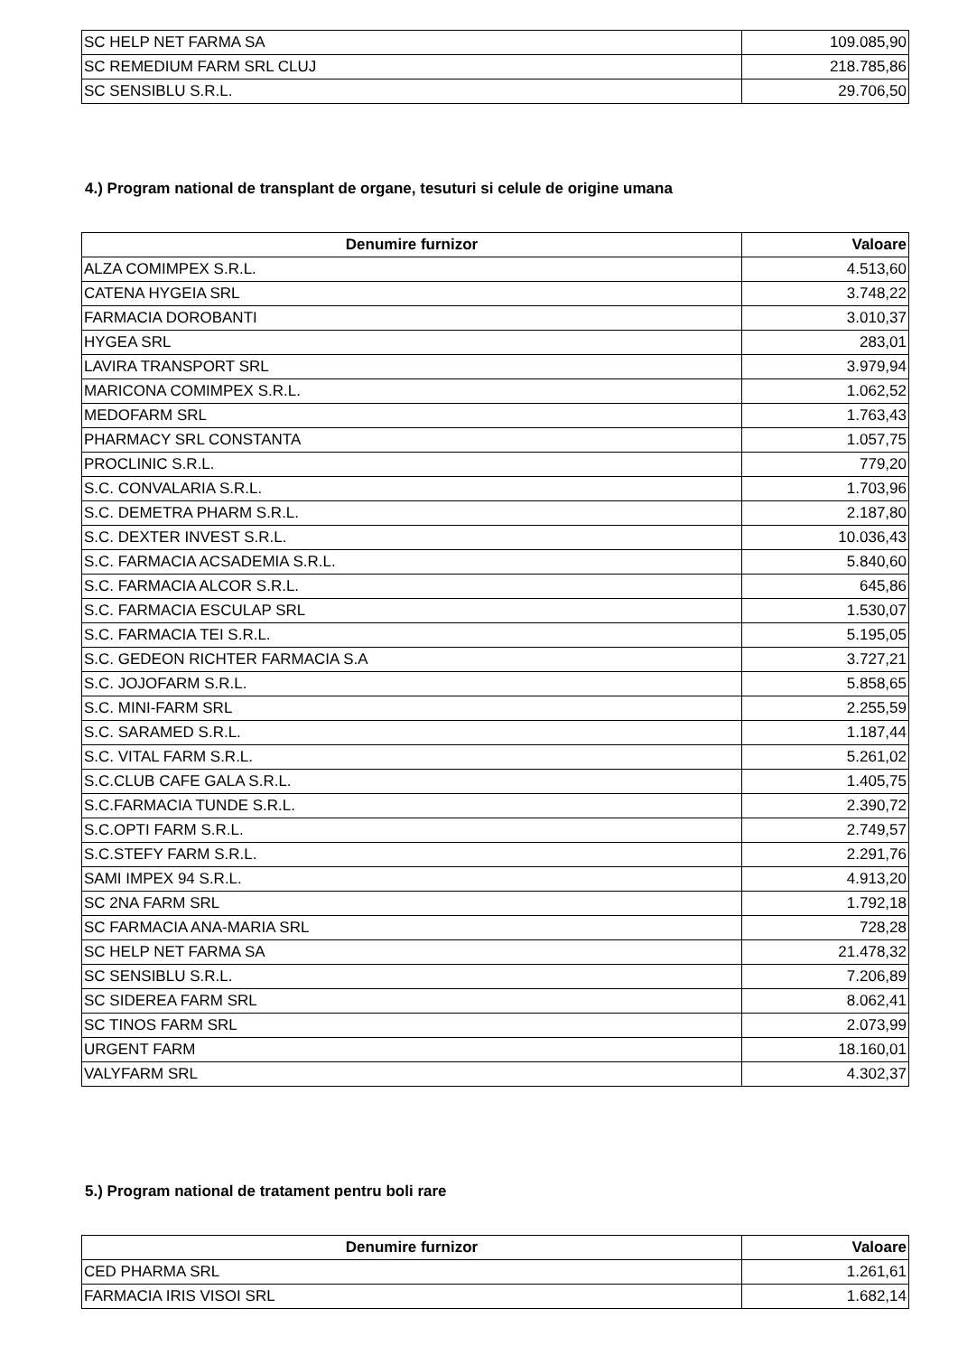| SC HELP NET FARMA SA | 109.085,90 |
| SC REMEDIUM FARM SRL CLUJ | 218.785,86 |
| SC SENSIBLU S.R.L. | 29.706,50 |
4.) Program national de transplant de organe, tesuturi si celule de origine umana
| Denumire furnizor | Valoare |
| --- | --- |
| ALZA COMIMPEX S.R.L. | 4.513,60 |
| CATENA HYGEIA SRL | 3.748,22 |
| FARMACIA DOROBANTI | 3.010,37 |
| HYGEA SRL | 283,01 |
| LAVIRA TRANSPORT SRL | 3.979,94 |
| MARICONA COMIMPEX S.R.L. | 1.062,52 |
| MEDOFARM SRL | 1.763,43 |
| PHARMACY SRL CONSTANTA | 1.057,75 |
| PROCLINIC S.R.L. | 779,20 |
| S.C. CONVALARIA S.R.L. | 1.703,96 |
| S.C. DEMETRA PHARM S.R.L. | 2.187,80 |
| S.C. DEXTER INVEST S.R.L. | 10.036,43 |
| S.C. FARMACIA ACSADEMIA S.R.L. | 5.840,60 |
| S.C. FARMACIA ALCOR S.R.L. | 645,86 |
| S.C. FARMACIA ESCULAP SRL | 1.530,07 |
| S.C. FARMACIA TEI S.R.L. | 5.195,05 |
| S.C. GEDEON RICHTER FARMACIA S.A | 3.727,21 |
| S.C. JOJOFARM S.R.L. | 5.858,65 |
| S.C. MINI-FARM SRL | 2.255,59 |
| S.C. SARAMED S.R.L. | 1.187,44 |
| S.C. VITAL FARM S.R.L. | 5.261,02 |
| S.C.CLUB CAFE GALA S.R.L. | 1.405,75 |
| S.C.FARMACIA TUNDE S.R.L. | 2.390,72 |
| S.C.OPTI FARM S.R.L. | 2.749,57 |
| S.C.STEFY FARM S.R.L. | 2.291,76 |
| SAMI IMPEX 94 S.R.L. | 4.913,20 |
| SC 2NA FARM SRL | 1.792,18 |
| SC FARMACIA ANA-MARIA SRL | 728,28 |
| SC HELP NET FARMA SA | 21.478,32 |
| SC SENSIBLU S.R.L. | 7.206,89 |
| SC SIDEREA FARM SRL | 8.062,41 |
| SC TINOS FARM SRL | 2.073,99 |
| URGENT FARM | 18.160,01 |
| VALYFARM SRL | 4.302,37 |
5.) Program national de tratament pentru boli rare
| Denumire furnizor | Valoare |
| --- | --- |
| CED PHARMA SRL | 1.261,61 |
| FARMACIA IRIS VISOI SRL | 1.682,14 |